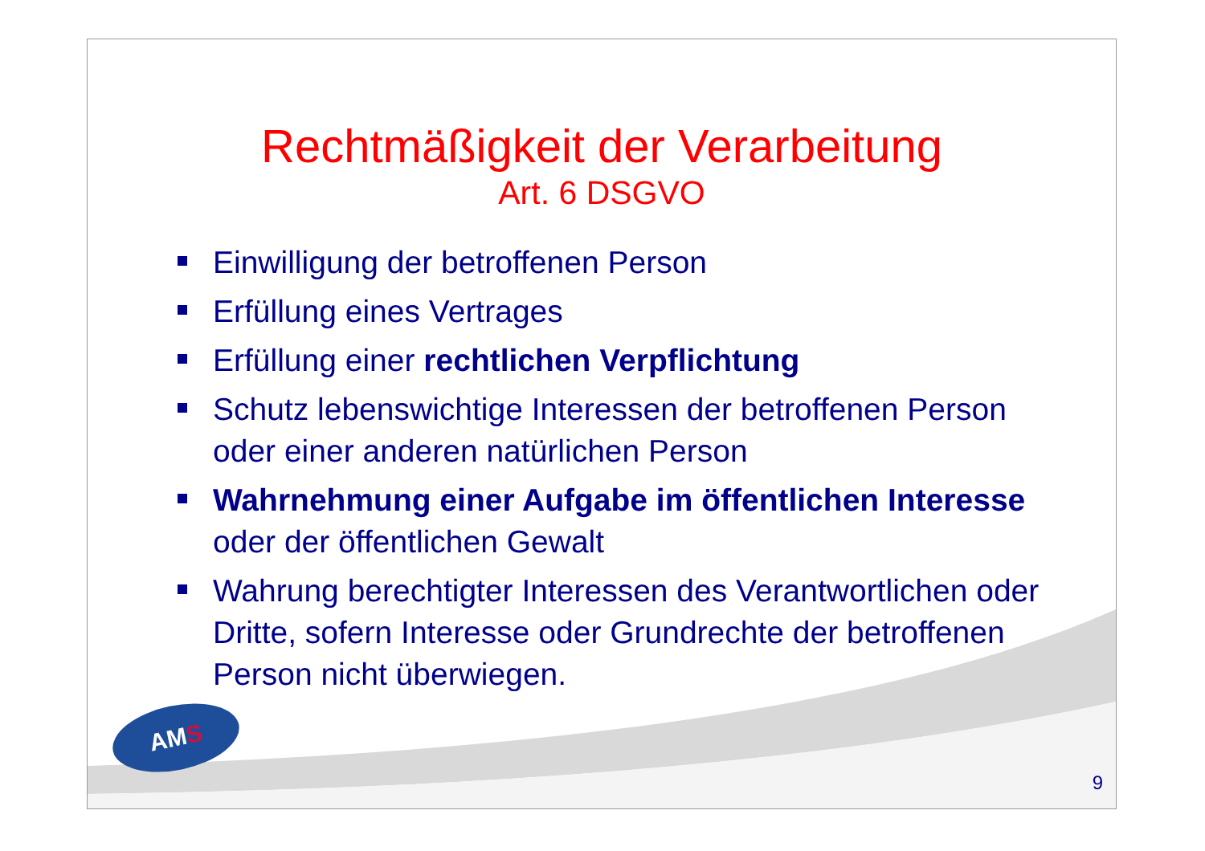Rechtmäßigkeit der Verarbeitung
Art. 6 DSGVO
Einwilligung der betroffenen Person
Erfüllung eines Vertrages
Erfüllung einer rechtlichen Verpflichtung
Schutz lebenswichtige Interessen der betroffenen Person oder einer anderen natürlichen Person
Wahrnehmung einer Aufgabe im öffentlichen Interesse oder der öffentlichen Gewalt
Wahrung berechtigter Interessen des Verantwortlichen oder Dritte, sofern Interesse oder Grundrechte der betroffenen Person nicht überwiegen.
AMS
9